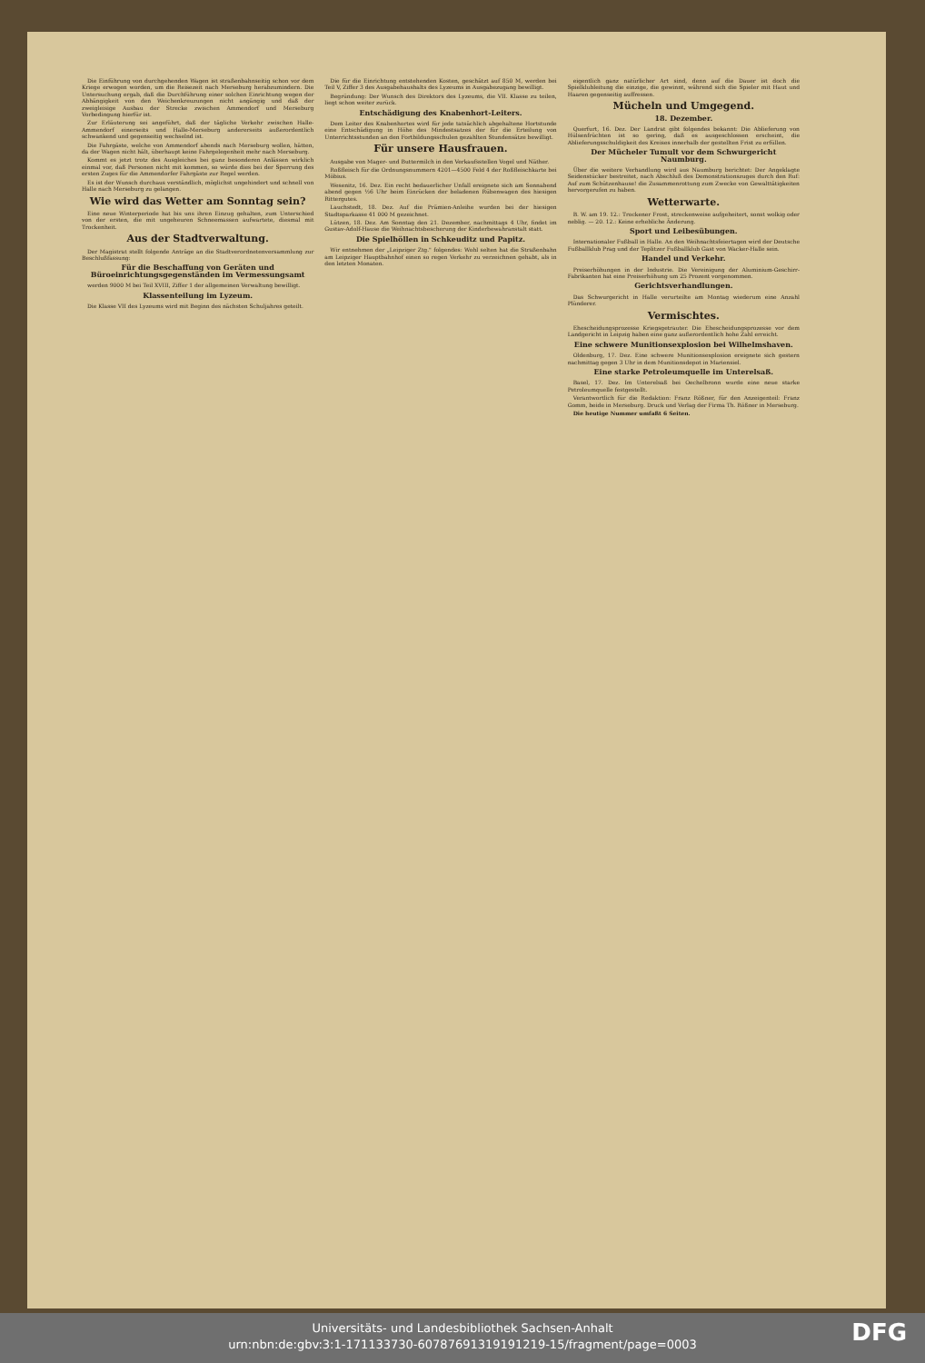Die Einführung von durchgehenden Wagen ist straßenbahnseitig schon vor dem Kriege erwogen worden, um die Reisezeit nach Merseburg herabzumindern. Die Untersuchung ergab, daß die Durchführung einer solchen Einrichtung wegen der Abhängigkeit von den Weichenkreuzungen nicht angängig und daß der zweigleisige Ausbau der Strecke zwischen Ammendorf und Merseburg Vorbedingung hierfür ist.
Zur Erläuterung sei angeführt, daß der tägliche Verkehr zwischen Halle-Ammendorf einerseits und Halle-Merseburg andererseits außerordentlich schwankend und gegenseitig wechselnd ist.
Die Fahrgäste, welche von Ammendorf abends nach Merseburg wollen, hätten, da der Wagen nicht hält, überhaupt keine Fahrgelegenheit mehr nach Merseburg.
Kommt es jetzt trotz des Ausgleiches bei ganz besonderen Anlässen wirklich einmal vor, daß Personen nicht mit kommen, so würde dies bei der Sperrung des ersten Zuges für die Ammendorfer Fahrgäste zur Regel werden.
Es ist der Wunsch durchaus verständlich, möglichst ungehindert und schnell von Halle nach Merseburg zu gelangen.
Wie wird das Wetter am Sonntag sein?
Eine neue Winterperiode hat bis uns ihren Einzug gehalten, zum Unterschied von der ersten, die mit ungeheuren Schneemassen aufwartete, diesmal mit Trockenheit.
Aus der Stadtverwaltung.
Der Magistrat stellt folgende Anträge an die Stadtverordnetenversammlung zur Beschlußfassung:
Für die Beschaffung von Geräten und Büroeinrichtungsgegenständen im Vermessungsamt
werden 9000 M bei Teil XVIII, Ziffer 1 der allgemeinen Verwaltung bewilligt.
Klassenteilung im Lyzeum.
Die Klasse VII des Lyzeums wird mit Beginn des nächsten Schuljahres geteilt.
Die für die Einrichtung entstehenden Kosten, geschätzt auf 850 M, werden bei Teil V, Ziffer 3 des Ausgabehaushalts des Lyzeums in Ausgabezugang bewilligt.
Begründung: Der Wunsch des Direktors des Lyzeums, die VII. Klasse zu teilen, liegt schon weiter zurück.
Entschädigung des Knabenhort-Leiters.
Dem Leiter des Knabenhortes wird für jede tatsächlich abgehaltene Hortstunde eine Entschädigung in Höhe des Mindestsatzes der für die Erteilung von Unterrichtsstunden an den Fortbildungsschulen gezahlten Stundensätze bewilligt.
Für unsere Hausfrauen.
Ausgabe von Mager- und Buttermilch in den Verkaufsstellen Vogel und Näther.
Roßfleisch für die Ordnungsnummern 4201—4500 Feld 4 der Roßfleischkarte bei Möbius.
Wesenitz, 16. Dez. Ein recht bedauerlicher Unfall ereignete sich am Sonnabend abend gegen ½6 Uhr beim Einrücken der beladenen Rübenwagen des hiesigen Rittergutes.
Lauchstedt, 18. Dez. Auf die Prämien-Anleihe wurden bei der hiesigen Stadtsparkasse 41 000 M gezeichnet.
Lützen, 18. Dez. Am Sonntag den 21. Dezember, nachmittags 4 Uhr, findet im Gustav-Adolf-Hause die Weihnachtsbescherung der Kinderbewahranstalt statt.
Die Spielhöllen in Schkeuditz und Papitz.
Wir entnehmen der „Leipziger Ztg." folgendes: Wohl selten hat die Straßenbahn am Leipziger Hauptbahnhof einen so regen Verkehr zu verzeichnen gehabt, als in den letzten Monaten.
eigentlich ganz natürlicher Art sind, denn auf die Dauer ist doch die Spielklubleitung die einzige, die gewinnt, während sich die Spieler mit Haut und Haaren gegenseitig auffressen.
Mücheln und Umgegend.
18. Dezember.
Querfurt, 16. Dez. Der Landrat gibt folgendes bekannt: Die Ablieferung von Hülsenfrüchten ist so gering, daß es ausgeschlossen erscheint, die Ablieferungsschuldigkeit des Kreises innerhalb der gestellten Frist zu erfüllen.
Der Mücheler Tumult vor dem Schwurgericht Naumburg.
Über die weitere Verhandlung wird aus Naumburg berichtet: Der Angeklagte Seidenstücker bestreitet, nach Abschluß des Demonstrationszuges durch den Ruf: Auf zum Schützenhause! die Zusammenrottung zum Zwecke von Gewalttätigkeiten hervorgerufen zu haben.
Wetterwarte.
B. W. am 19. 12.: Trockener Frost, streckenweise aufgeheitert, sonst wolkig oder neblig. — 20. 12.: Keine erhebliche Änderung.
Sport und Leibesübungen.
Internationaler Fußball in Halle. An den Weihnachtsfeiertagen wird der Deutsche Fußballklub Prag und der Teplitzer Fußballklub Gast von Wacker-Halle sein.
Handel und Verkehr.
Preiserhöhungen in der Industrie. Die Vereinigung der Aluminium-Geschirr-Fabrikanten hat eine Preiserhöhung um 25 Prozent vorgenommen.
Gerichtsverhandlungen.
Das Schwurgericht in Halle verurteilte am Montag wiederum eine Anzahl Plünderer.
Vermischtes.
Ehescheidungsprozesse Kriegsgetrauter. Die Ehescheidungsprozesse vor dem Landgericht in Leipzig haben eine ganz außerordentlich hohe Zahl erreicht.
Eine schwere Munitionsexplosion bei Wilhelmshaven.
Oldenburg, 17. Dez. Eine schwere Munitionsexplosion ereignete sich gestern nachmittag gegen 3 Uhr in dem Munitionsdepot in Mariensiel.
Eine starke Petroleumquelle im Unterelsaß.
Basel, 17. Dez. Im Unterelsaß bei Oechelbronn wurde eine neue starke Petroleumquelle festgestellt.
Verantwortlich für die Redaktion: Franz Rößner, für den Anzeigenteil: Franz Gomm, beide in Merseburg. Druck und Verlag der Firma Th. Rößner in Merseburg.
Die heutige Nummer umfaßt 6 Seiten.
Universitäts- und Landesbibliothek Sachsen-Anhalt
urn:nbn:de:gbv:3:1-171133730-60787691319191219-15/fragment/page=0003
DFG